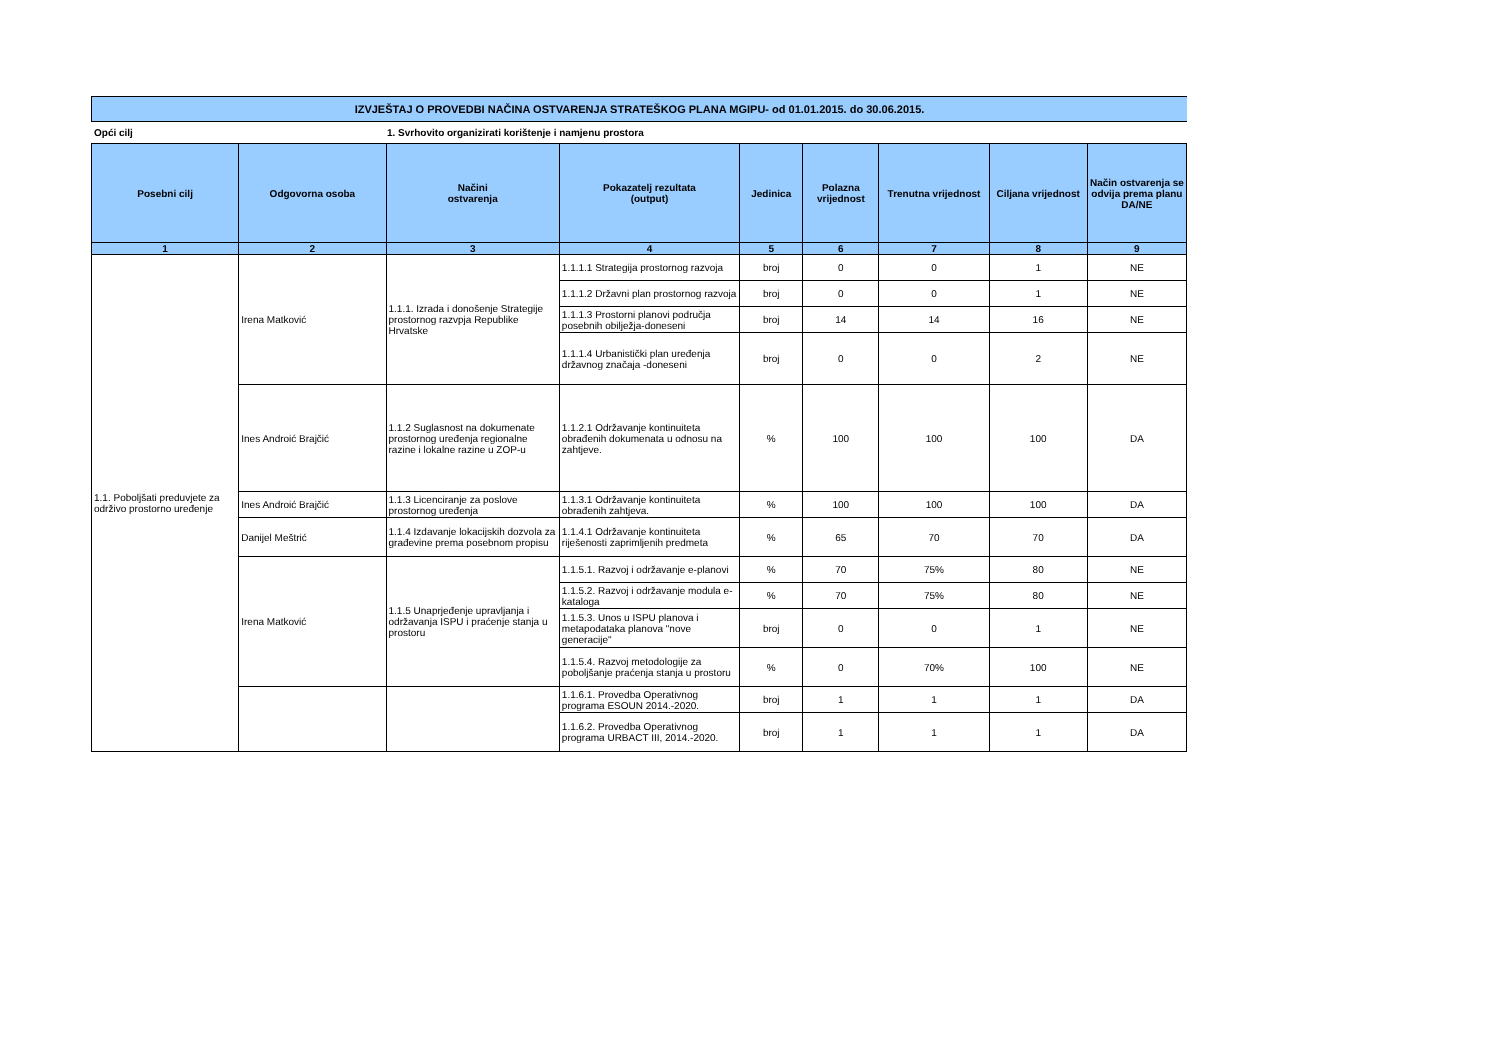IZVJEŠTAJ O PROVEDBI NAČINA OSTVARENJA STRATEŠKOG PLANA MGIPU- od 01.01.2015. do 30.06.2015.
Opći cilj 1. Svrhovito organizirati korištenje i namjenu prostora
| Posebni cilj | Odgovorna osoba | Načini ostvarenja | Pokazatelj rezultata (output) | Jedinica | Polazna vrijednost | Trenutna vrijednost | Ciljana vrijednost | Način ostvarenja se odvija prema planu DA/NE |
| --- | --- | --- | --- | --- | --- | --- | --- | --- |
| 1 | 2 | 3 | 4 | 5 | 6 | 7 | 8 | 9 |
| 1.1. Poboljšati preduvjete za održivo prostorno uređenje | Irena Matković | 1.1.1. Izrada i donošenje Strategije prostornog razvpja Republike Hrvatske | 1.1.1.1 Strategija prostornog razvoja | broj | 0 | 0 | 1 | NE |
| | | | 1.1.1.2 Državni plan prostornog razvoja | broj | 0 | 0 | 1 | NE |
| | | | 1.1.1.3 Prostorni planovi područja posebnih obilježja-doneseni | broj | 14 | 14 | 16 | NE |
| | | | 1.1.1.4 Urbanistički plan uređenja državnog značaja -doneseni | broj | 0 | 0 | 2 | NE |
| | Ines Androić Brajčić | 1.1.2 Suglasnost na dokumenate prostornog uređenja regionalne razine i lokalne razine u ZOP-u | 1.1.2.1 Održavanje kontinuiteta obrađenih dokumenata u odnosu na zahtjeve. | % | 100 | 100 | 100 | DA |
| | Ines Androić Brajčić | 1.1.3 Licenciranje za poslove prostornog uređenja | 1.1.3.1 Održavanje kontinuiteta obrađenih zahtjeva. | % | 100 | 100 | 100 | DA |
| | Danijel Meštrić | 1.1.4 Izdavanje lokacijskih dozvola za građevine prema posebnom propisu | 1.1.4.1 Održavanje kontinuiteta riješenosti zaprimljenih predmeta | % | 65 | 70 | 70 | DA |
| | Irena Matković | 1.1.5 Unaprjeđenje upravljanja i održavanja ISPU i praćenje stanja u prostoru | 1.1.5.1. Razvoj i održavanje e-planovi | % | 70 | 75% | 80 | NE |
| | | | 1.1.5.2. Razvoj i održavanje modula e-kataloga | % | 70 | 75% | 80 | NE |
| | | | 1.1.5.3. Unos u ISPU planova i metapodataka planova "nove generacije" | broj | 0 | 0 | 1 | NE |
| | | | 1.1.5.4. Razvoj metodologije za poboljšanje praćenja stanja u prostoru | % | 0 | 70% | 100 | NE |
| | | | 1.1.6.1. Provedba Operativnog programa ESOUN 2014.-2020. | broj | 1 | 1 | 1 | DA |
| | | | 1.1.6.2. Provedba Operativnog programa URBACT III, 2014.-2020. | broj | 1 | 1 | 1 | DA |